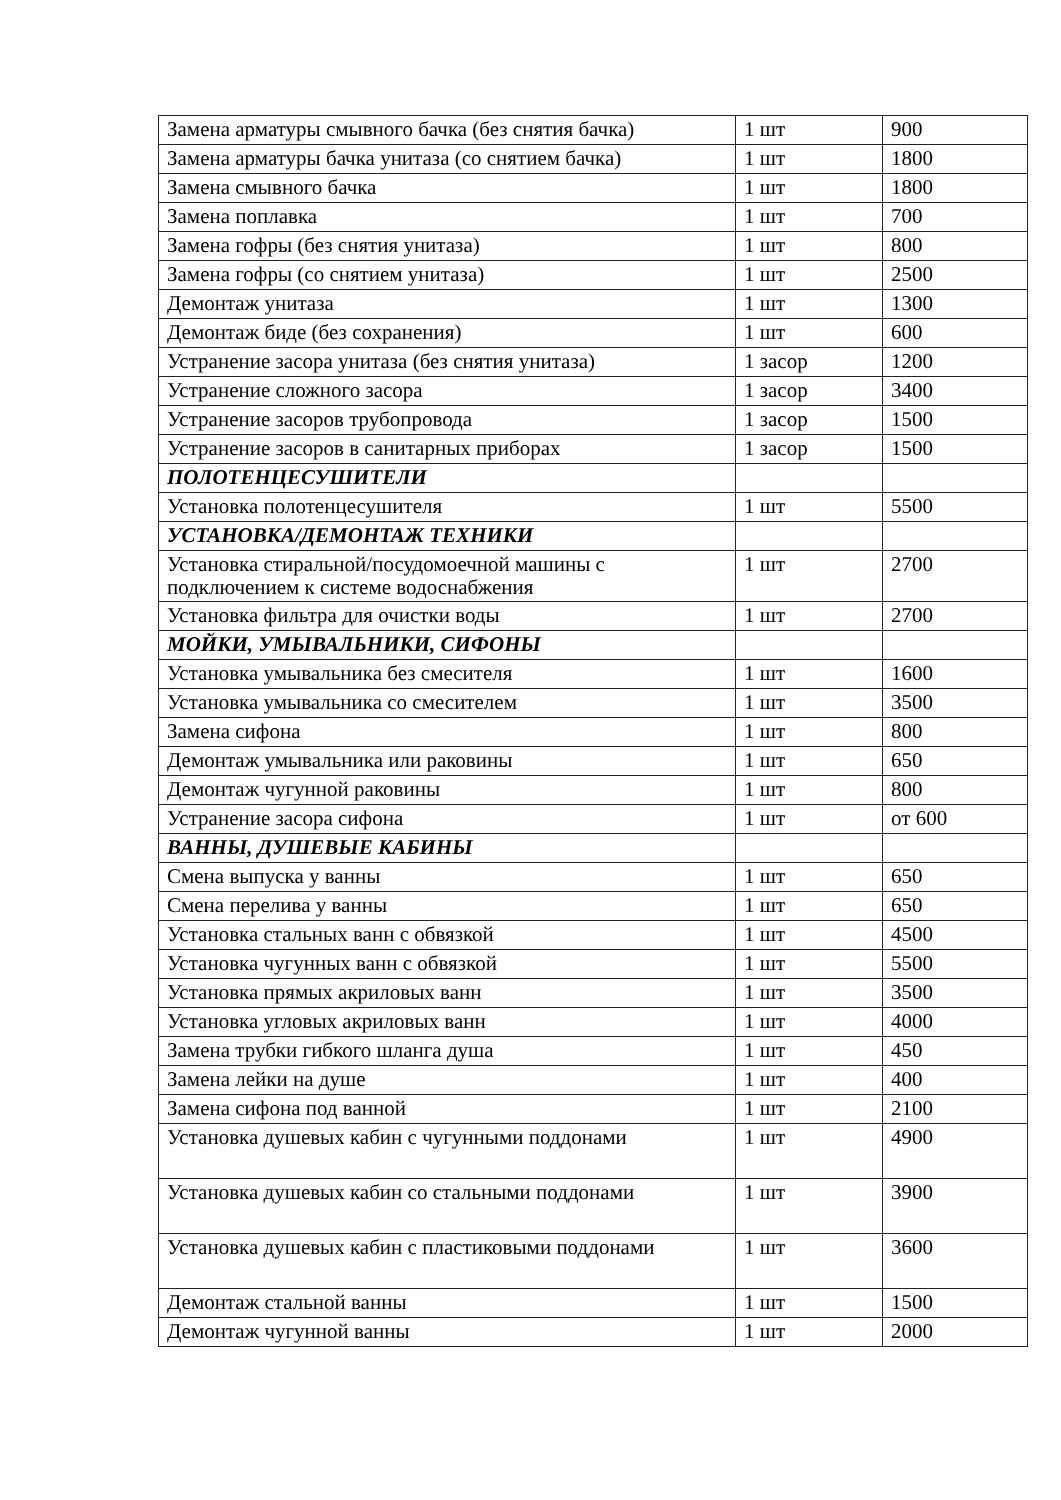| Замена арматуры смывного бачка (без снятия бачка) | 1 шт | 900 |
| Замена арматуры бачка унитаза (со снятием бачка) | 1 шт | 1800 |
| Замена смывного бачка | 1 шт | 1800 |
| Замена поплавка | 1 шт | 700 |
| Замена гофры (без снятия унитаза) | 1 шт | 800 |
| Замена гофры (со снятием унитаза) | 1 шт | 2500 |
| Демонтаж унитаза | 1 шт | 1300 |
| Демонтаж биде (без сохранения) | 1 шт | 600 |
| Устранение засора унитаза (без снятия унитаза) | 1 засор | 1200 |
| Устранение сложного засора | 1 засор | 3400 |
| Устранение засоров трубопровода | 1 засор | 1500 |
| Устранение засоров в санитарных приборах | 1 засор | 1500 |
| ПОЛОТЕНЦЕСУШИТЕЛИ | | |
| Установка полотенцесушителя | 1 шт | 5500 |
| УСТАНОВКА/ДЕМОНТАЖ ТЕХНИКИ | | |
| Установка стиральной/посудомоечной машины с подключением к системе водоснабжения | 1 шт | 2700 |
| Установка фильтра для очистки воды | 1 шт | 2700 |
| МОЙКИ, УМЫВАЛЬНИКИ, СИФОНЫ | | |
| Установка умывальника без смесителя | 1 шт | 1600 |
| Установка умывальника со смесителем | 1 шт | 3500 |
| Замена сифона | 1 шт | 800 |
| Демонтаж умывальника или раковины | 1 шт | 650 |
| Демонтаж чугунной раковины | 1 шт | 800 |
| Устранение засора сифона | 1 шт | от 600 |
| ВАННЫ, ДУШЕВЫЕ КАБИНЫ | | |
| Смена выпуска у ванны | 1 шт | 650 |
| Смена перелива у ванны | 1 шт | 650 |
| Установка стальных ванн с обвязкой | 1 шт | 4500 |
| Установка чугунных ванн с обвязкой | 1 шт | 5500 |
| Установка прямых акриловых ванн | 1 шт | 3500 |
| Установка угловых акриловых ванн | 1 шт | 4000 |
| Замена трубки гибкого шланга душа | 1 шт | 450 |
| Замена лейки на душе | 1 шт | 400 |
| Замена сифона под ванной | 1 шт | 2100 |
| Установка душевых кабин с чугунными поддонами | 1 шт | 4900 |
| Установка душевых кабин со стальными поддонами | 1 шт | 3900 |
| Установка душевых кабин с пластиковыми поддонами | 1 шт | 3600 |
| Демонтаж стальной ванны | 1 шт | 1500 |
| Демонтаж чугунной ванны | 1 шт | 2000 |